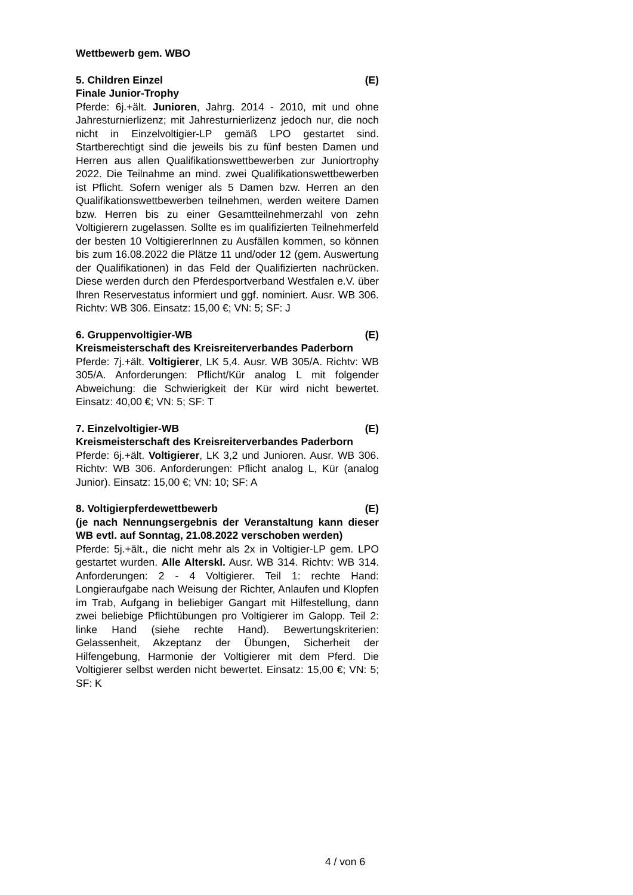Wettbewerb gem. WBO
5. Children Einzel (E)
Finale Junior-Trophy
Pferde: 6j.+ält. Junioren, Jahrg. 2014 - 2010, mit und ohne Jahresturnierlizenz; mit Jahresturnierlizenz jedoch nur, die noch nicht in Einzelvoltigier-LP gemäß LPO gestartet sind. Startberechtigt sind die jeweils bis zu fünf besten Damen und Herren aus allen Qualifikationswettbewerben zur Juniortrophy 2022. Die Teilnahme an mind. zwei Qualifikationswettbewerben ist Pflicht. Sofern weniger als 5 Damen bzw. Herren an den Qualifikationswettbewerben teilnehmen, werden weitere Damen bzw. Herren bis zu einer Gesamtteilnehmerzahl von zehn Voltigierern zugelassen. Sollte es im qualifizierten Teilnehmerfeld der besten 10 VoltigiererInnen zu Ausfällen kommen, so können bis zum 16.08.2022 die Plätze 11 und/oder 12 (gem. Auswertung der Qualifikationen) in das Feld der Qualifizierten nachrücken. Diese werden durch den Pferdesportverband Westfalen e.V. über Ihren Reservestatus informiert und ggf. nominiert. Ausr. WB 306. Richtv: WB 306. Einsatz: 15,00 €; VN: 5; SF: J
6. Gruppenvoltigier-WB (E)
Kreismeisterschaft des Kreisreiterverbandes Paderborn
Pferde: 7j.+ält. Voltigierer, LK 5,4. Ausr. WB 305/A. Richtv: WB 305/A. Anforderungen: Pflicht/Kür analog L mit folgender Abweichung: die Schwierigkeit der Kür wird nicht bewertet. Einsatz: 40,00 €; VN: 5; SF: T
7. Einzelvoltigier-WB (E)
Kreismeisterschaft des Kreisreiterverbandes Paderborn
Pferde: 6j.+ält. Voltigierer, LK 3,2 und Junioren. Ausr. WB 306. Richtv: WB 306. Anforderungen: Pflicht analog L, Kür (analog Junior). Einsatz: 15,00 €; VN: 10; SF: A
8. Voltigierpferdewettbewerb (E)
(je nach Nennungsergebnis der Veranstaltung kann dieser WB evtl. auf Sonntag, 21.08.2022 verschoben werden)
Pferde: 5j.+ält., die nicht mehr als 2x in Voltigier-LP gem. LPO gestartet wurden. Alle Alterskl. Ausr. WB 314. Richtv: WB 314. Anforderungen: 2 - 4 Voltigierer. Teil 1: rechte Hand: Longieraufgabe nach Weisung der Richter, Anlaufen und Klopfen im Trab, Aufgang in beliebiger Gangart mit Hilfestellung, dann zwei beliebige Pflichtübungen pro Voltigierer im Galopp. Teil 2: linke Hand (siehe rechte Hand). Bewertungskriterien: Gelassenheit, Akzeptanz der Übungen, Sicherheit der Hilfengebung, Harmonie der Voltigierer mit dem Pferd. Die Voltigierer selbst werden nicht bewertet. Einsatz: 15,00 €; VN: 5; SF: K
4 / von 6